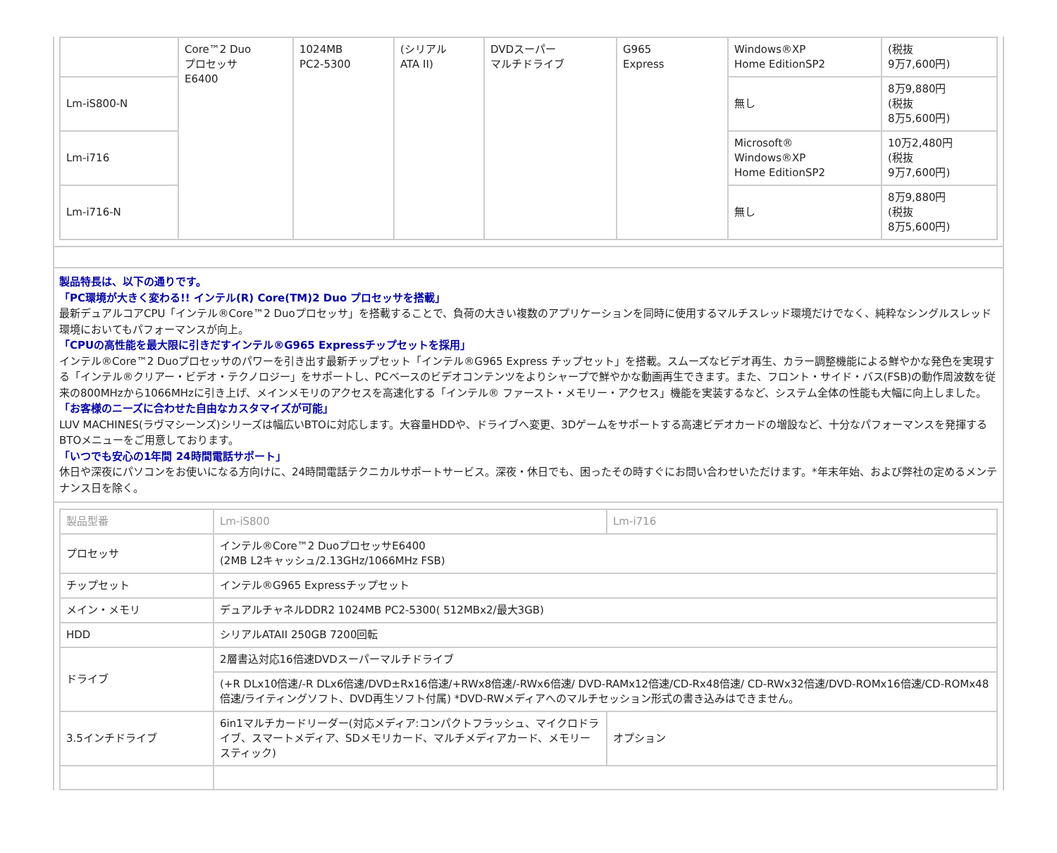| | Core™2 Duo プロセッサ E6400 | 1024MB PC2-5300 | (シリアル ATA II) | DVDスーパー マルチドライブ | G965 Express | Windows®XP Home EditionSP2 | (税抜 9万7,600円) |
| Lm-iS800-N | | | | | | 無し | 8万9,880円 (税抜 8万5,600円) |
| Lm-i716 | | | | | | Microsoft® Windows®XP Home EditionSP2 | 10万2,480円 (税抜 9万7,600円) |
| Lm-i716-N | | | | | | 無し | 8万9,880円 (税抜 8万5,600円) |
製品特長は、以下の通りです。
「PC環境が大きく変わる!! インテル(R) Core(TM)2 Duo プロセッサを搭載」
最新デュアルコアCPU「インテル®Core™2 Duoプロセッサ」を搭載することで、負荷の大きい複数のアプリケーションを同時に使用するマルチスレッド環境だけでなく、純粋なシングルスレッド環境においてもパフォーマンスが向上。
「CPUの高性能を最大限に引きだすインテル®G965 Expressチップセットを採用」
インテル®Core™2 Duoプロセッサのパワーを引き出す最新チップセット「インテル®G965 Express チップセット」を搭載。スムーズなビデオ再生、カラー調整機能による鮮やかな発色を実現する「インテル®クリアー・ビデオ・テクノロジー」をサポートし、PCベースのビデオコンテンツをよりシャープで鮮やかな動画再生できます。また、フロント・サイド・バス(FSB)の動作周波数を従来の800MHzから1066MHzに引き上げ、メインメモリのアクセスを高速化する「インテル® ファースト・メモリー・アクセス」機能を実装するなど、システム全体の性能も大幅に向上しました。
「お客様のニーズに合わせた自由なカスタマイズが可能」
LUV MACHINES(ラヴマシーンズ)シリーズは幅広いBTOに対応します。大容量HDDや、ドライブへ変更、3Dゲームをサポートする高速ビデオカードの増設など、十分なパフォーマンスを発揮するBTOメニューをご用意しております。
「いつでも安心の1年間 24時間電話サポート」
休日や深夜にパソコンをお使いになる方向けに、24時間電話テクニカルサポートサービス。深夜・休日でも、困ったその時すぐにお問い合わせいただけます。*年末年始、および弊社の定めるメンテナンス日を除く。
| 製品型番 | Lm-iS800 | Lm-i716 |
| --- | --- | --- |
| プロセッサ | インテル®Core™2 DuoプロセッサE6400 (2MB L2キャッシュ/2.13GHz/1066MHz FSB) | |
| チップセット | インテル®G965 Expressチップセット | |
| メイン・メモリ | デュアルチャネルDDR2 1024MB PC2-5300( 512MBx2/最大3GB) | |
| HDD | シリアルATAII 250GB 7200回転 | |
| ドライブ | 2層書込対応16倍速DVDスーパーマルチドライブ | |
| | (+R DLx10倍速/-R DLx6倍速/DVD±Rx16倍速/+RWx8倍速/-RWx6倍速/ DVD-RAMx12倍速/CD-Rx48倍速/ CD-RWx32倍速/DVD-ROMx16倍速/CD-ROMx48倍速/ライティングソフト、DVD再生ソフト付属) *DVD-RWメディアへのマルチセッション形式の書き込みはできません。 | |
| 3.5インチドライブ | 6in1マルチカードリーダー(対応メディア:コンパクトフラッシュ、マイクロドライブ、スマートメディア、SDメモリカード、マルチメディアカード、メモリースティック) | オプション |